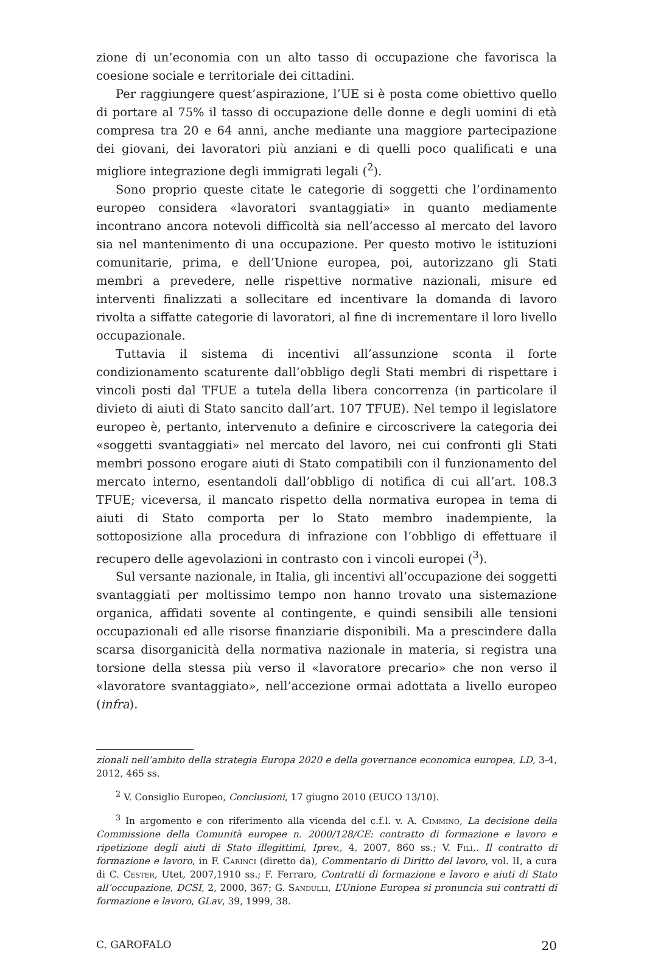zione di un’economia con un alto tasso di occupazione che favorisca la coesione sociale e territoriale dei cittadini.
Per raggiungere quest’aspirazione, l’UE si è posta come obiettivo quello di portare al 75% il tasso di occupazione delle donne e degli uomini di età compresa tra 20 e 64 anni, anche mediante una maggiore partecipazione dei giovani, dei lavoratori più anziani e di quelli poco qualificati e una migliore integrazione degli immigrati legali (<sup>2</sup>).
Sono proprio queste citate le categorie di soggetti che l’ordinamento europeo considera «lavoratori svantaggiati» in quanto mediamente incontrano ancora notevoli difficoltà sia nell’accesso al mercato del lavoro sia nel mantenimento di una occupazione. Per questo motivo le istituzioni comunitarie, prima, e dell’Unione europea, poi, autorizzano gli Stati membri a prevedere, nelle rispettive normative nazionali, misure ed interventi finalizzati a sollecitare ed incentivare la domanda di lavoro rivolta a siffatte categorie di lavoratori, al fine di incrementare il loro livello occupazionale.
Tuttavia il sistema di incentivi all’assunzione sconta il forte condizionamento scaturente dall’obbligo degli Stati membri di rispettare i vincoli posti dal TFUE a tutela della libera concorrenza (in particolare il divieto di aiuti di Stato sancito dall’art. 107 TFUE). Nel tempo il legislatore europeo è, pertanto, intervenuto a definire e circoscrivere la categoria dei «soggetti svantaggiati» nel mercato del lavoro, nei cui confronti gli Stati membri possono erogare aiuti di Stato compatibili con il funzionamento del mercato interno, esentandoli dall’obbligo di notifica di cui all’art. 108.3 TFUE; viceversa, il mancato rispetto della normativa europea in tema di aiuti di Stato comporta per lo Stato membro inadempiente, la sottoposizione alla procedura di infrazione con l’obbligo di effettuare il recupero delle agevolazioni in contrasto con i vincoli europei (<sup>3</sup>).
Sul versante nazionale, in Italia, gli incentivi all’occupazione dei soggetti svantaggiati per moltissimo tempo non hanno trovato una sistemazione organica, affidati sovente al contingente, e quindi sensibili alle tensioni occupazionali ed alle risorse finanziarie disponibili. Ma a prescindere dalla scarsa disorganicità della normativa nazionale in materia, si registra una torsione della stessa più verso il «lavoratore precario» che non verso il «lavoratore svantaggiato», nell’accezione ormai adottata a livello europeo (infra).
zionali nell’ambito della strategia Europa 2020 e della governance economica europea, LD, 3-4, 2012, 465 ss.
<sup>2</sup> V. Consiglio Europeo, Conclusioni, 17 giugno 2010 (EUCO 13/10).
<sup>3</sup> In argomento e con riferimento alla vicenda del c.f.l. v. A. Cimmino, La decisione della Commissione della Comunità europee n. 2000/128/CE: contratto di formazione e lavoro e ripetizione degli aiuti di Stato illegittimi, Iprev., 4, 2007, 860 ss.; V. Filì,. Il contratto di formazione e lavoro, in F. Carinci (diretto da), Commentario di Diritto del lavoro, vol. II, a cura di C. Cester, Utet, 2007,1910 ss.; F. Ferraro, Contratti di formazione e lavoro e aiuti di Stato all’occupazione, DCSI, 2, 2000, 367; G. Sandulli, L’Unione Europea si pronuncia sui contratti di formazione e lavoro, GLav, 39, 1999, 38.
C. GAROFALO 20